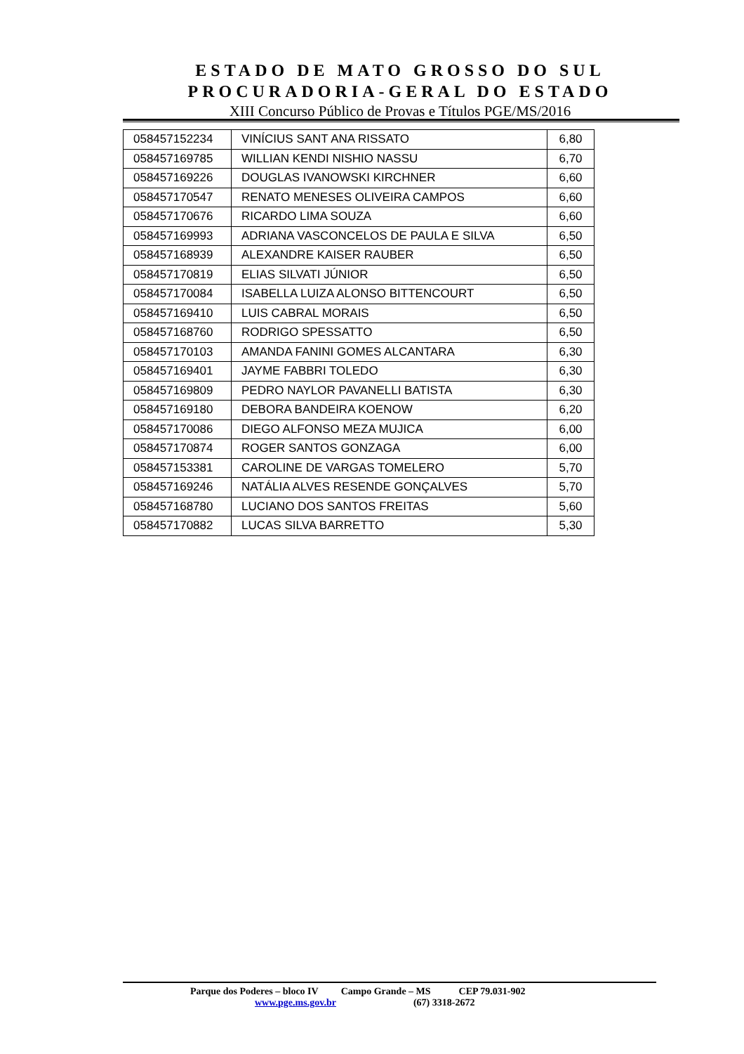ESTADO DE MATO GROSSO DO SUL
PROCURADORIA-GERAL DO ESTADO
XIII Concurso Público de Provas e Títulos PGE/MS/2016
| 058457152234 | VINÍCIUS SANT ANA RISSATO | 6,80 |
| 058457169785 | WILLIAN KENDI NISHIO NASSU | 6,70 |
| 058457169226 | DOUGLAS IVANOWSKI KIRCHNER | 6,60 |
| 058457170547 | RENATO MENESES OLIVEIRA CAMPOS | 6,60 |
| 058457170676 | RICARDO LIMA SOUZA | 6,60 |
| 058457169993 | ADRIANA VASCONCELOS DE PAULA E SILVA | 6,50 |
| 058457168939 | ALEXANDRE KAISER RAUBER | 6,50 |
| 058457170819 | ELIAS SILVATI JÚNIOR | 6,50 |
| 058457170084 | ISABELLA LUIZA ALONSO BITTENCOURT | 6,50 |
| 058457169410 | LUIS CABRAL MORAIS | 6,50 |
| 058457168760 | RODRIGO SPESSATTO | 6,50 |
| 058457170103 | AMANDA FANINI GOMES ALCANTARA | 6,30 |
| 058457169401 | JAYME FABBRI TOLEDO | 6,30 |
| 058457169809 | PEDRO NAYLOR PAVANELLI BATISTA | 6,30 |
| 058457169180 | DEBORA BANDEIRA KOENOW | 6,20 |
| 058457170086 | DIEGO ALFONSO MEZA MUJICA | 6,00 |
| 058457170874 | ROGER SANTOS GONZAGA | 6,00 |
| 058457153381 | CAROLINE DE VARGAS TOMELERO | 5,70 |
| 058457169246 | NATÁLIA ALVES RESENDE GONÇALVES | 5,70 |
| 058457168780 | LUCIANO DOS SANTOS FREITAS | 5,60 |
| 058457170882 | LUCAS SILVA BARRETTO | 5,30 |
Parque dos Poderes – bloco IV Campo Grande – MS CEP 79.031-902
www.pge.ms.gov.br (67) 3318-2672